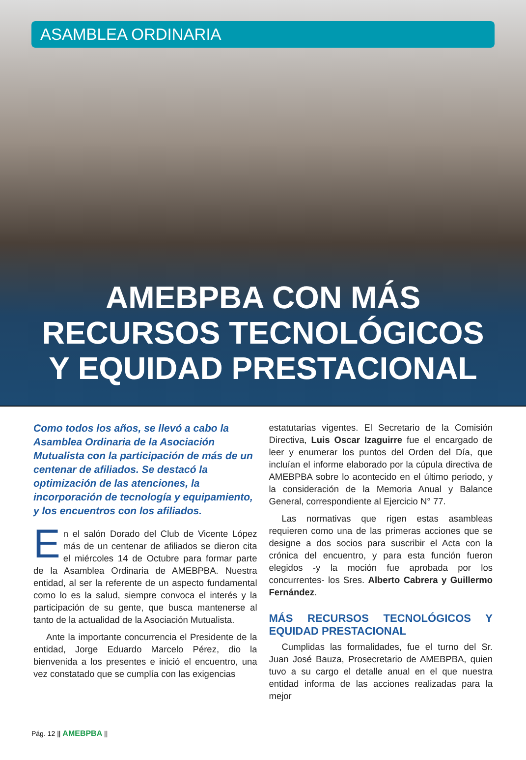ASAMBLEA ORDINARIA
AMEBPBA CON MÁS
RECURSOS TECNOLÓGICOS
Y EQUIDAD PRESTACIONAL
Como todos los años, se llevó a cabo la Asamblea Ordinaria de la Asociación Mutualista con la participación de más de un centenar de afiliados. Se destacó la optimización de las atenciones, la incorporación de tecnología y equipamiento, y los encuentros con los afiliados.
En el salón Dorado del Club de Vicente López más de un centenar de afiliados se dieron cita el miércoles 14 de Octubre para formar parte de la Asamblea Ordinaria de AMEBPBA. Nuestra entidad, al ser la referente de un aspecto fundamental como lo es la salud, siempre convoca el interés y la participación de su gente, que busca mantenerse al tanto de la actualidad de la Asociación Mutualista.
Ante la importante concurrencia el Presidente de la entidad, Jorge Eduardo Marcelo Pérez, dio la bienvenida a los presentes e inició el encuentro, una vez constatado que se cumplía con las exigencias
estatutarias vigentes. El Secretario de la Comisión Directiva, Luis Oscar Izaguirre fue el encargado de leer y enumerar los puntos del Orden del Día, que incluían el informe elaborado por la cúpula directiva de AMEBPBA sobre lo acontecido en el último periodo, y la consideración de la Memoria Anual y Balance General, correspondiente al Ejercicio N° 77.
Las normativas que rigen estas asambleas requieren como una de las primeras acciones que se designe a dos socios para suscribir el Acta con la crónica del encuentro, y para esta función fueron elegidos -y la moción fue aprobada por los concurrentes- los Sres. Alberto Cabrera y Guillermo Fernández.
MÁS RECURSOS TECNOLÓGICOS Y EQUIDAD PRESTACIONAL
Cumplidas las formalidades, fue el turno del Sr. Juan José Bauza, Prosecretario de AMEBPBA, quien tuvo a su cargo el detalle anual en el que nuestra entidad informa de las acciones realizadas para la mejor
Pág. 12 || AMEBPBA ||